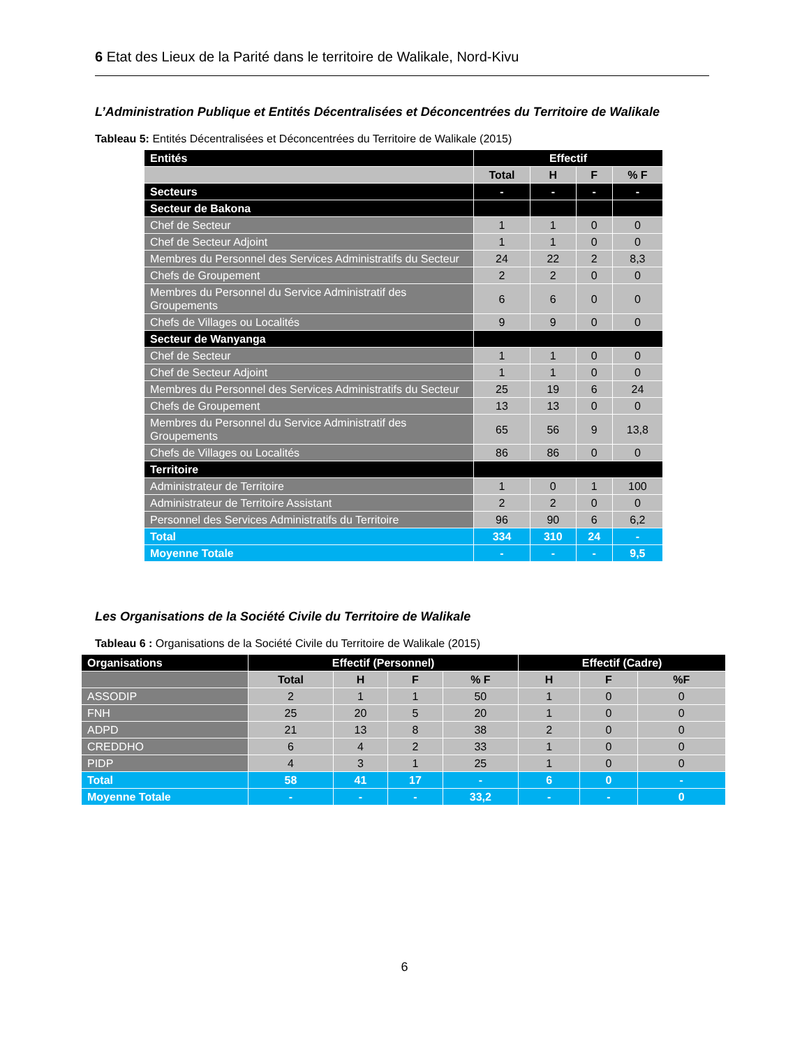6 Etat des Lieux de la Parité dans le territoire de Walikale, Nord-Kivu
L’Administration Publique et Entités Décentralisées et Déconcentrées du Territoire de Walikale
Tableau 5: Entités Décentralisées et Déconcentrées du Territoire de Walikale (2015)
| Entités | Effectif | | | |
| --- | --- | --- | --- | --- |
| | Total | H | F | % F |
| Secteurs | - | - | - | - |
| Secteur de Bakona | | | | |
| Chef de Secteur | 1 | 1 | 0 | 0 |
| Chef de Secteur Adjoint | 1 | 1 | 0 | 0 |
| Membres du Personnel des Services Administratifs du Secteur | 24 | 22 | 2 | 8,3 |
| Chefs de Groupement | 2 | 2 | 0 | 0 |
| Membres du Personnel du Service Administratif des Groupements | 6 | 6 | 0 | 0 |
| Chefs de Villages ou Localités | 9 | 9 | 0 | 0 |
| Secteur de Wanyanga | | | | |
| Chef de Secteur | 1 | 1 | 0 | 0 |
| Chef de Secteur Adjoint | 1 | 1 | 0 | 0 |
| Membres du Personnel des Services Administratifs du Secteur | 25 | 19 | 6 | 24 |
| Chefs de Groupement | 13 | 13 | 0 | 0 |
| Membres du Personnel du Service Administratif des Groupements | 65 | 56 | 9 | 13,8 |
| Chefs de Villages ou Localités | 86 | 86 | 0 | 0 |
| Territoire | | | | |
| Administrateur de Territoire | 1 | 0 | 1 | 100 |
| Administrateur de Territoire Assistant | 2 | 2 | 0 | 0 |
| Personnel des Services Administratifs du Territoire | 96 | 90 | 6 | 6,2 |
| Total | 334 | 310 | 24 | - |
| Moyenne Totale | - | - | - | 9,5 |
Les Organisations de la Société Civile du Territoire de Walikale
Tableau 6 : Organisations de la Société Civile du Territoire de Walikale (2015)
| Organisations | Effectif (Personnel) | | | | Effectif (Cadre) | | |
| --- | --- | --- | --- | --- | --- | --- | --- |
| | Total | H | F | % F | H | F | %F |
| ASSODIP | 2 | 1 | 1 | 50 | 1 | 0 | 0 |
| FNH | 25 | 20 | 5 | 20 | 1 | 0 | 0 |
| ADPD | 21 | 13 | 8 | 38 | 2 | 0 | 0 |
| CREDDHO | 6 | 4 | 2 | 33 | 1 | 0 | 0 |
| PIDP | 4 | 3 | 1 | 25 | 1 | 0 | 0 |
| Total | 58 | 41 | 17 | - | 6 | 0 | - |
| Moyenne Totale | - | - | - | 33,2 | - | - | 0 |
6